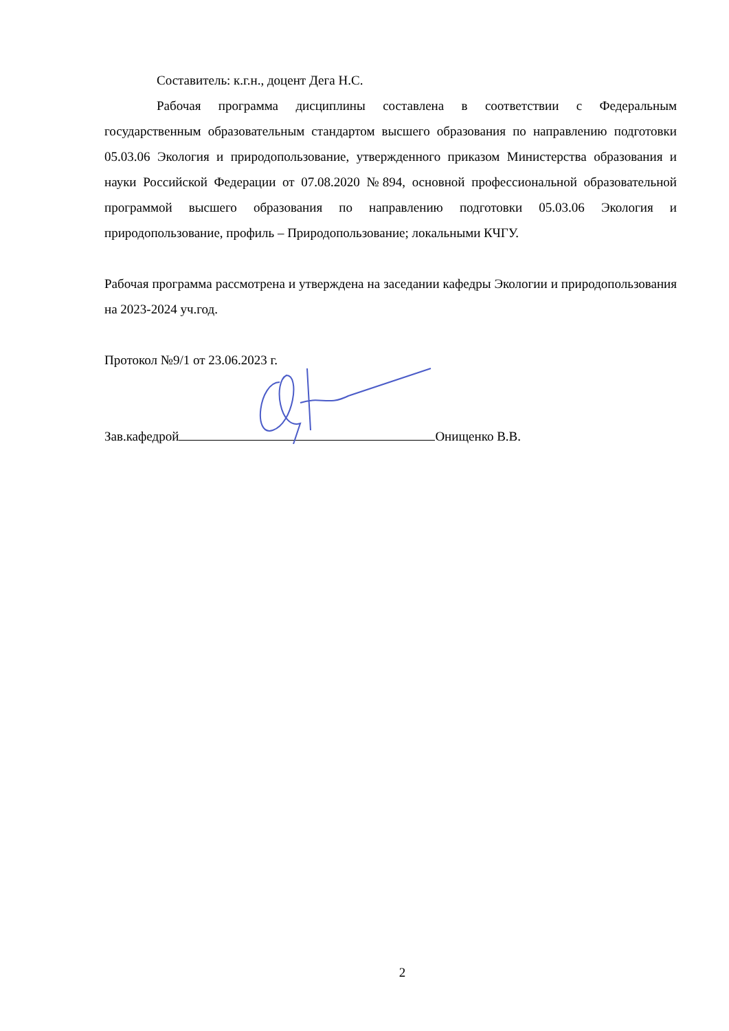Составитель: к.г.н., доцент Дега Н.С.
Рабочая программа дисциплины составлена в соответствии с Федеральным государственным образовательным стандартом высшего образования по направлению подготовки 05.03.06 Экология и природопользование, утвержденного приказом Министерства образования и науки Российской Федерации от 07.08.2020 №894, основной профессиональной образовательной программой высшего образования по направлению подготовки 05.03.06 Экология и природопользование, профиль – Природопользование; локальными КЧГУ.
Рабочая программа рассмотрена и утверждена на заседании кафедры Экологии и природопользования на 2023-2024 уч.год.
Протокол №9/1 от 23.06.2023 г.
Зав.кафедрой Онищенко В.В.
2